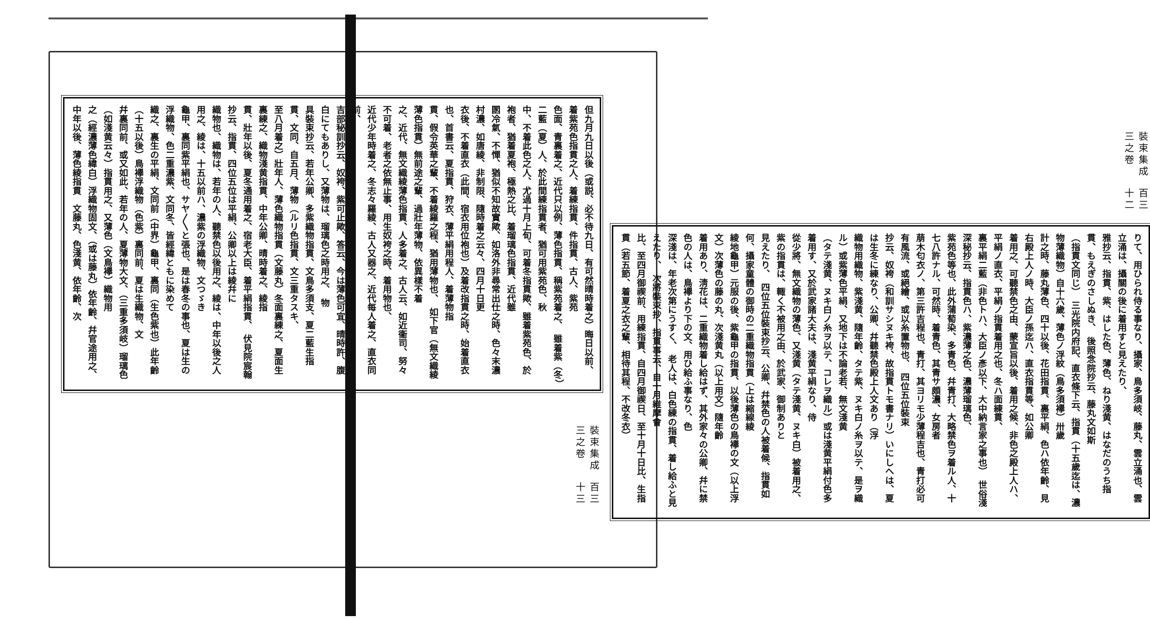裝束集成三之卷 百三十二
りて、用ひられ侍る事なり、攝家、鳥多須岐、藤丸、雲立涌也、雲立涌は、攝關の後に着用すと見えたり、
雅抄云、指貫、紫、はした色、薄色、ねり淺黄、はなだのうち指貫、もえぎのさしぬき、　後照念院抄云、藤丸文如斯
（指貫文同じ）　三光院内府記、直衣條下云、指貫（十五歲迄は、濃物薄織物）自十六歲、薄色ノ浮紋（鳥多須襷）卅歲
計之時、藤丸薄色、四十以後、花田指貫、裏平絹、色ハ依年齡、見右殿上人ノ時、大臣ノ孫迄ハ、直衣指貫等、如公卿
着用之、可聽禁色之由、蒙宣旨以後、着用之候、非色之殿上人ハ、平絹ノ直衣、平絹ノ指貫着用之也、冬ハ面練貫、
裏平絹二藍（非色トハ、大臣ノ彥以下、大中納言家之事也）　世俗淺深秘抄云、指貫色ハ、紫濃薄之色、濃薄瑠璃色、
紫苑色等也、此外蒲萄染、多青色、幷青打、大略禁色ヲ着ル人、十七八許ナル、可然時、着青色、其青サ頗濃、女房者
萠木匂衣ノ、第三許吉程也、青打、其ヨリモ少薄程吉也、青打必可有風流、或絕繪、或以糸置物也、　四位五位裝束
抄云、奴袴（和訓サシヌキ袴、故指貫トモ書ナリ）いにしへは、夏は生冬に練なり、公卿、幷聽禁色殿上人文あり（浮
織物用織物、紫淺黄、隨年齡、タテ紫、ヌキ白ノ糸ヲ以テ、是ヲ織ル）或紫薄色平絹、又地下は不論老若、無文淺黄
（タテ淺黄、ヌキ白ノ糸ヲ以テ、コレヲ織ル）或は淺黄平絹付色多着用す、又於武家諸大夫は、淺黄平絹なり、侍
從少將、無文織物の薄色、又淺黄（タテ淺黄、ヌキ白）被着用之、紫の指貫は、輙く不被用之由、於武家、御制ありと
見えたり、　四位五位裝束抄云、公卿、幷禁色の人被着候、指貫如何、攝家童體の御時の二重織物指貫（上は縮線綾
綾地龜甲）元服の後、紫龜甲の指貫、以後薄色の鳥襷の文（以上浮文）次薄色の藤の丸、次淺黄丸（以上用文）隨年齡
着用あり、淸花は、二重織物着し給はず、其外家々の公卿、幷に禁色の人は、鳥襷より下の文、用ひ給ふ事なり、色
深淺は、年老次第にうすく、　老人は、白色練の指貫、着し給ふと見えたり、　次將裝束抄、指貫事云、自十月維摩會
比、至四月御禊前、用練指貫、自四月御禊日、至十月十日比、生指貫（若五節、着夏之衣之輩、相待其程、不改冬衣）
但九月九日以後（或説、必不待九日、有可然晴時着之）晦日以前、着紫苑色指貫之人、着練指貫、件指貫、古人、紫苑
色面、青裏着之、近代只以例、薄色指貫、稱紫苑着之、　雖着紫（冬）二藍（夏）人、於此間練指貫者、猶可用紫苑色、秋
中、不着此色之人、尤過十月上旬、可着冬指貫歟、雖着紫苑色、於袍者、猶着夏袍、極熱之比、着瑠璃色指貫、近代雖
圂冷氣、不憚、猶似不知故實歟、如洛外非尋常出仕之時、色々末濃村濃、如唐綾、非制限、隨時着之云々、四月十日更
衣後、不着直衣（此間、宿衣用位袍也）及着改指貫之時、始着直衣也、首書云、夏指貫、狩衣、薄平絹用程人、着薄物指
貫、假令英華之輩、不着綾羅之程、猶用薄物也、　如下官（無文織綾薄色指貫）無前途之輩、過壯年薄物、依異樣不着
之、近代、無文織綾薄色指貫、人多着之、古人云、如近衞司、努々不可着、老者之依無止事、用生奴袴之時、着用物也、
近代少年時着之、冬志々羅綾、古人又器之、近代每人着之、直衣同前、
吉部秘訓抄云、奴袴、紫可止歟、答云、今は薄色可宜、晴時許、腹白にてもありし、又薄物は、瑠璃色之時用之、　物
具裝束抄云、若年公卿、多紫織物指貫、文鳥多須支、夏二藍生指貫、文同、自五月、薄物（ルリ色指貫、文三重タスキ、
至八月着之）壯年人、薄色織物指貫（文藤丸）冬面裏練之、夏面生裏練之、織物淺黄指貫、中年公卿、晴時着之、綾指
貫、壯年以後、夏冬通用着之、宿老大臣、着平絹指貫、　伏見院宸翰抄云、指貫、四位五位は平絹、公卿以上は綾幷に
織物也、織物は、若年の人、聽禁色以後用之、綾は、中年以後之人用之、綾は、十五以前ハ、濃紫の浮織物、文つゞき
龜甲、裏同紫平絹也、サヤ〳〵と張也、是は春冬の事也、夏は生の浮織物、色二重濃紫、文同冬、皆經緯ともに染めて
織之、裏生の平絹、文同前（中界）龜甲、裏同（生色紫也）此年齡（十五以後）鳥襷浮織物（色紫）裏同前、夏は生織物、文
幷裏同前、或又如此、若年の人、夏薄物大文、（三重多須岐）瑠璃色（如淺黄云々）指貫用之、又薄色（文鳥襷）織物用
之（經濃薄色緯白）浮織物固文、（或は藤丸）依年齡、幷官途用之、中年以後、薄色綾指貫　文藤丸、色淺黄、依年齡、次
裝束集成三之卷 百三十三